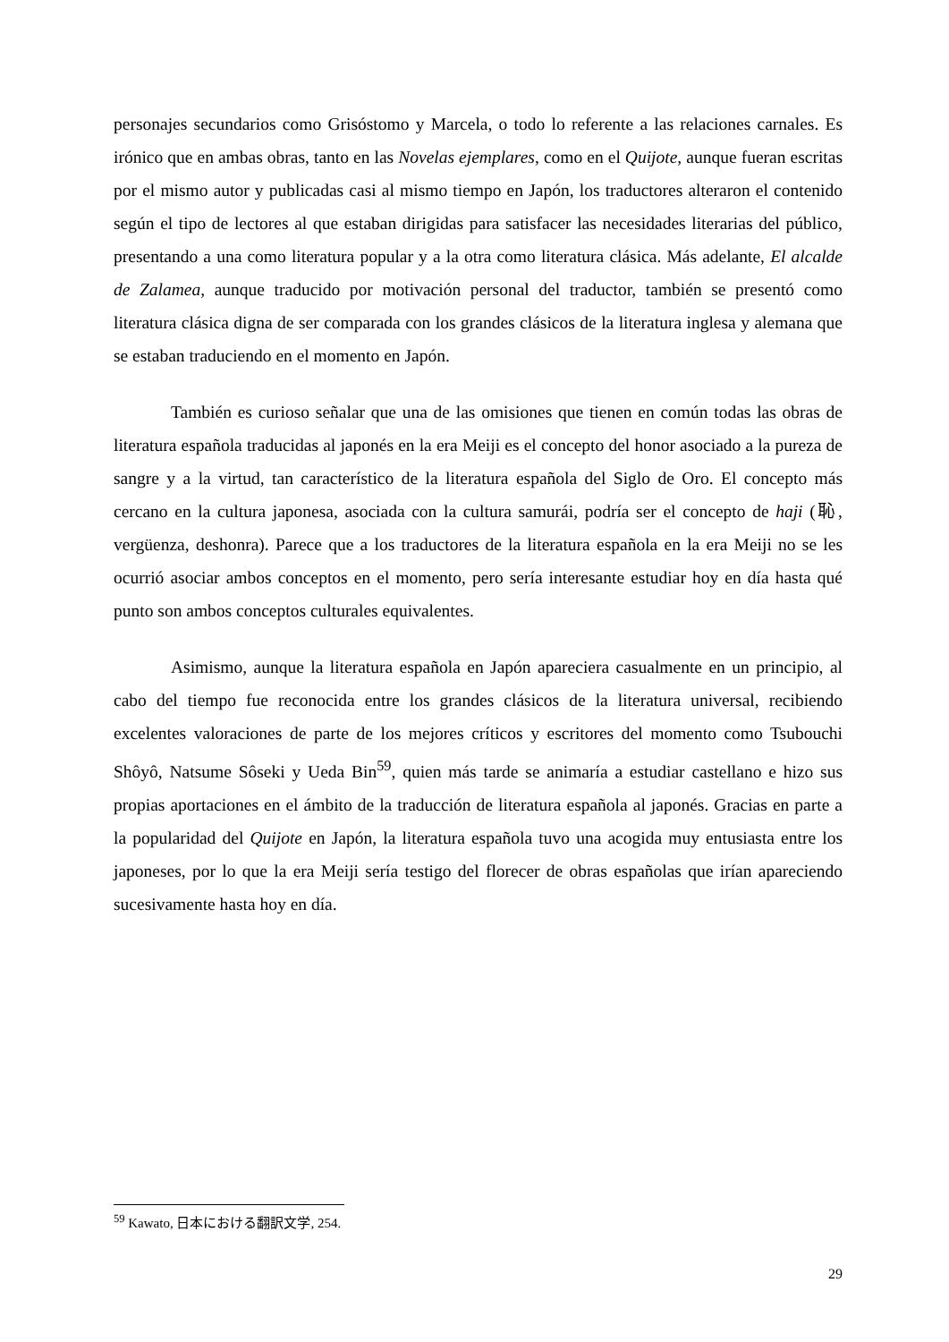personajes secundarios como Grisóstomo y Marcela, o todo lo referente a las relaciones carnales. Es irónico que en ambas obras, tanto en las Novelas ejemplares, como en el Quijote, aunque fueran escritas por el mismo autor y publicadas casi al mismo tiempo en Japón, los traductores alteraron el contenido según el tipo de lectores al que estaban dirigidas para satisfacer las necesidades literarias del público, presentando a una como literatura popular y a la otra como literatura clásica. Más adelante, El alcalde de Zalamea, aunque traducido por motivación personal del traductor, también se presentó como literatura clásica digna de ser comparada con los grandes clásicos de la literatura inglesa y alemana que se estaban traduciendo en el momento en Japón.
También es curioso señalar que una de las omisiones que tienen en común todas las obras de literatura española traducidas al japonés en la era Meiji es el concepto del honor asociado a la pureza de sangre y a la virtud, tan característico de la literatura española del Siglo de Oro. El concepto más cercano en la cultura japonesa, asociada con la cultura samurái, podría ser el concepto de haji (恥, vergüenza, deshonra). Parece que a los traductores de la literatura española en la era Meiji no se les ocurrió asociar ambos conceptos en el momento, pero sería interesante estudiar hoy en día hasta qué punto son ambos conceptos culturales equivalentes.
Asimismo, aunque la literatura española en Japón apareciera casualmente en un principio, al cabo del tiempo fue reconocida entre los grandes clásicos de la literatura universal, recibiendo excelentes valoraciones de parte de los mejores críticos y escritores del momento como Tsubouchi Shôyô, Natsume Sôseki y Ueda Bin<sup>59</sup>, quien más tarde se animaría a estudiar castellano e hizo sus propias aportaciones en el ámbito de la traducción de literatura española al japonés. Gracias en parte a la popularidad del Quijote en Japón, la literatura española tuvo una acogida muy entusiasta entre los japoneses, por lo que la era Meiji sería testigo del florecer de obras españolas que irían apareciendo sucesivamente hasta hoy en día.
<sup>59</sup> Kawato, 日本における翻訳文学, 254.
29